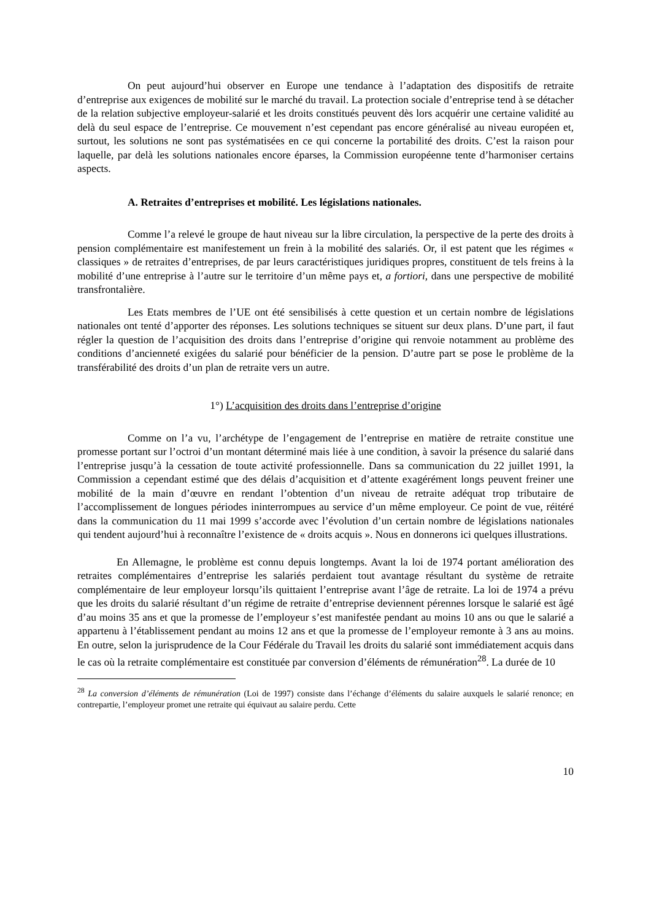On peut aujourd’hui observer en Europe une tendance à l’adaptation des dispositifs de retraite d’entreprise aux exigences de mobilité sur le marché du travail. La protection sociale d’entreprise tend à se détacher de la relation subjective employeur-salarié et les droits constitués peuvent dès lors acquérir une certaine validité au delà du seul espace de l’entreprise. Ce mouvement n’est cependant pas encore généralisé au niveau européen et, surtout, les solutions ne sont pas systématisées en ce qui concerne la portabilité des droits. C’est la raison pour laquelle, par delà les solutions nationales encore éparses, la Commission européenne tente d’harmoniser certains aspects.
A. Retraites d’entreprises et mobilité. Les législations nationales.
Comme l’a relevé le groupe de haut niveau sur la libre circulation, la perspective de la perte des droits à pension complémentaire est manifestement un frein à la mobilité des salariés. Or, il est patent que les régimes « classiques » de retraites d’entreprises, de par leurs caractéristiques juridiques propres, constituent de tels freins à la mobilité d’une entreprise à l’autre sur le territoire d’un même pays et, a fortiori, dans une perspective de mobilité transfrontalière.
Les Etats membres de l’UE ont été sensibilisés à cette question et un certain nombre de législations nationales ont tenté d’apporter des réponses. Les solutions techniques se situent sur deux plans. D’une part, il faut régler la question de l’acquisition des droits dans l’entreprise d’origine qui renvoie notamment au problème des conditions d’ancienneté exigées du salarié pour bénéficier de la pension. D’autre part se pose le problème de la transférabilité des droits d’un plan de retraite vers un autre.
1°) L’acquisition des droits dans l’entreprise d’origine
Comme on l’a vu, l’archétype de l’engagement de l’entreprise en matière de retraite constitue une promesse portant sur l’octroi d’un montant déterminé mais liée à une condition, à savoir la présence du salarié dans l’entreprise jusqu’à la cessation de toute activité professionnelle. Dans sa communication du 22 juillet 1991, la Commission a cependant estimé que des délais d’acquisition et d’attente exagérément longs peuvent freiner une mobilité de la main d’œuvre en rendant l’obtention d’un niveau de retraite adéquat trop tributaire de l’accomplissement de longues périodes ininterrompues au service d’un même employeur. Ce point de vue, réitéré dans la communication du 11 mai 1999 s’accorde avec l’évolution d’un certain nombre de législations nationales qui tendent aujourd’hui à reconnaître l’existence de « droits acquis ». Nous en donnerons ici quelques illustrations.
En Allemagne, le problème est connu depuis longtemps. Avant la loi de 1974 portant amélioration des retraites complémentaires d’entreprise les salariés perdaient tout avantage résultant du système de retraite complémentaire de leur employeur lorsqu’ils quittaient l’entreprise avant l’âge de retraite. La loi de 1974 a prévu que les droits du salarié résultant d’un régime de retraite d’entreprise deviennent pérennes lorsque le salarié est âgé d’au moins 35 ans et que la promesse de l’employeur s’est manifestée pendant au moins 10 ans ou que le salarié a appartenu à l’établissement pendant au moins 12 ans et que la promesse de l’employeur remonte à 3 ans au moins. En outre, selon la jurisprudence de la Cour Fédérale du Travail les droits du salarié sont immédiatement acquis dans le cas où la retraite complémentaire est constituée par conversion d’éléments de rémunération<sup>28</sup>. La durée de 10
<sup>28</sup> La conversion d’éléments de rémunération (Loi de 1997) consiste dans l’échange d’éléments du salaire auxquels le salarié renonce; en contrepartie, l’employeur promet une retraite qui équivaut au salaire perdu. Cette
10